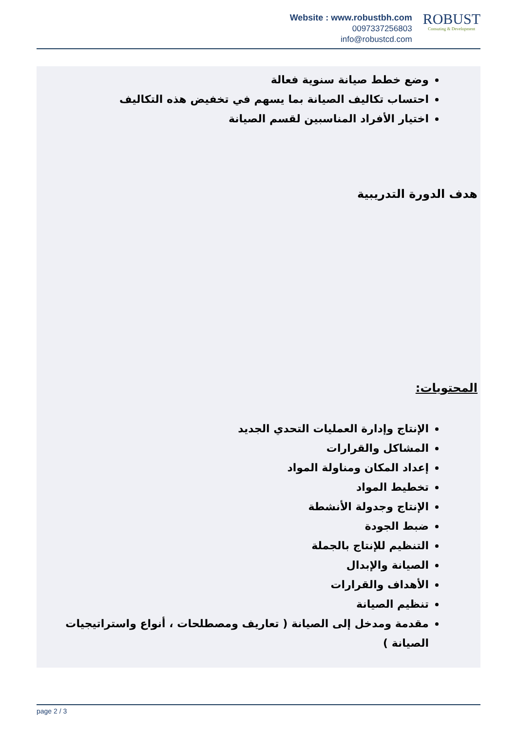Website : www.robustbh.com
0097337256803
info@robustcd.com
ROBUST
Consuting & Development
وضع خطط صيانة سنوية فعالة
احتساب تكاليف الصيانة بما يسهم في تخفيض هذه التكاليف
اختيار الأفراد المناسبين لقسم الصيانة
هدف الدورة التدريبية
المحتويات:
الإنتاج وإدارة العمليات التحدي الجديد
المشاكل والقرارات
إعداد المكان ومناولة المواد
تخطيط المواد
الإنتاج وجدولة الأنشطة
ضبط الجودة
التنظيم للإنتاج بالجملة
الصيانة والإبدال
الأهداف والقرارات
تنظيم الصيانة
مقدمة ومدخل إلى الصيانة ( تعاريف ومصطلحات ، أنواع واستراتيجيات الصيانة )
page 2 / 3